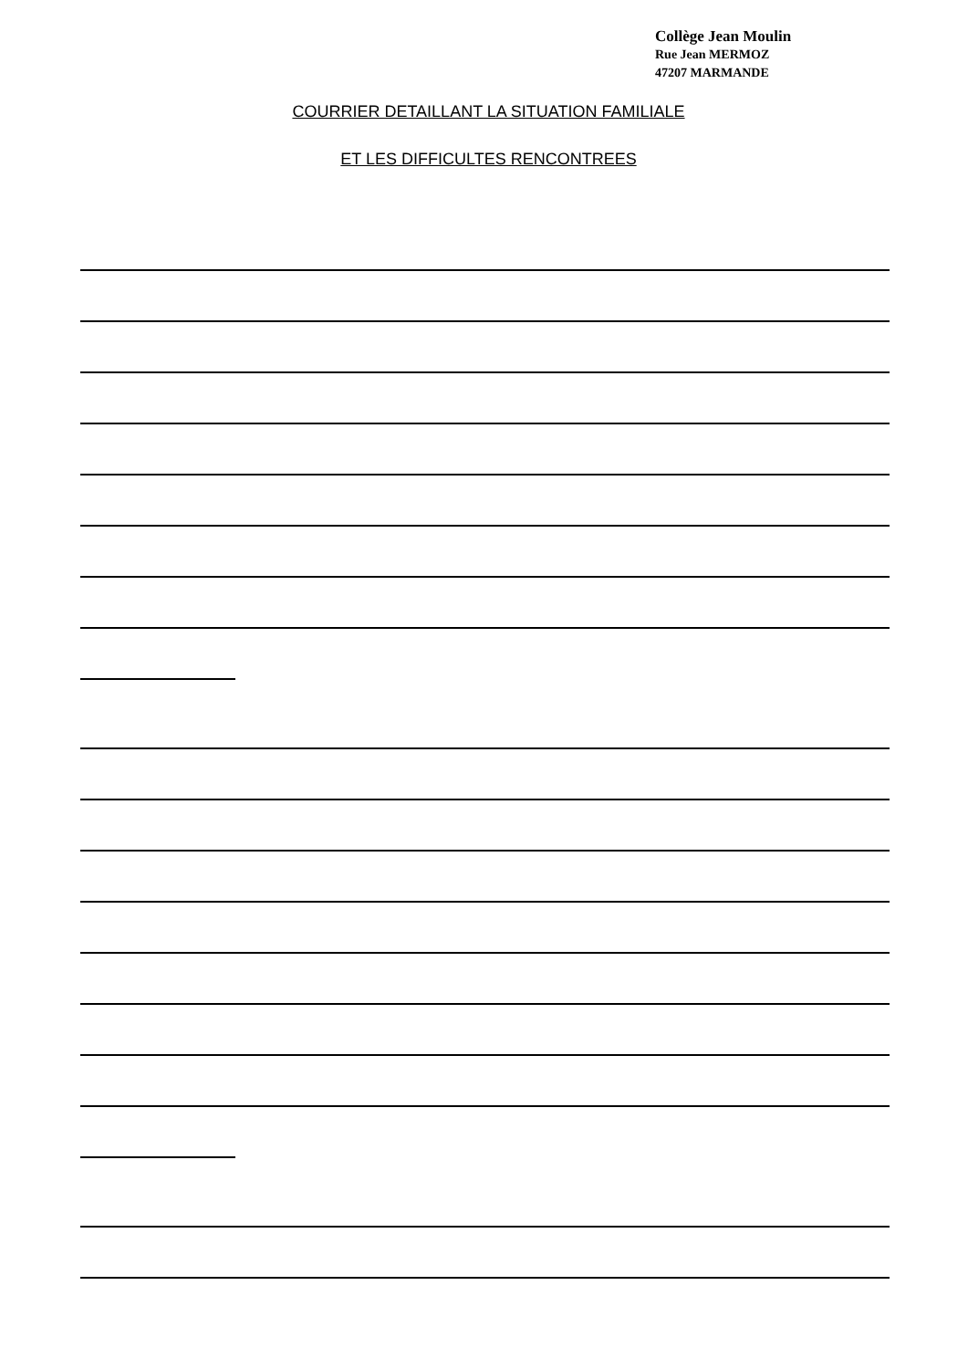Collège Jean Moulin
Rue Jean MERMOZ
47207 MARMANDE
COURRIER DETAILLANT LA SITUATION FAMILIALE
ET LES DIFFICULTES RENCONTREES